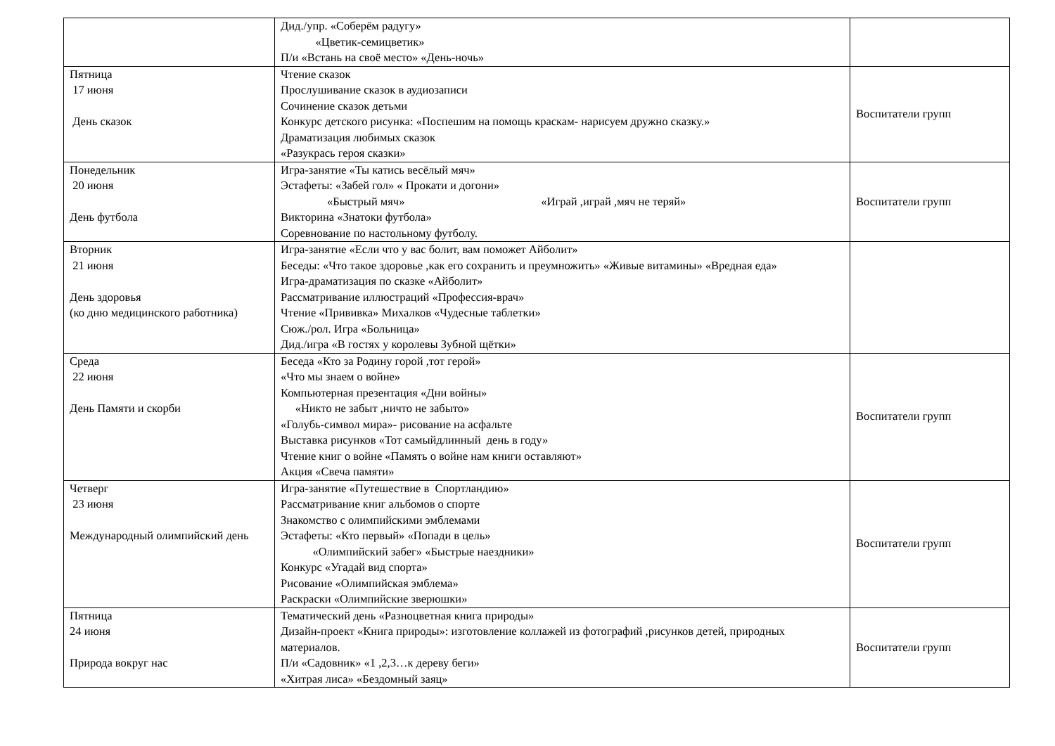| | Дид./упр. «Соберём радугу» «Цветик-семицветик» П/и «Встань на своё место» «День-ночь» | |
| Пятница 17 июня День сказок | Чтение сказок Прослушивание сказок в аудиозаписи Сочинение сказок детьми Конкурс детского рисунка: «Поспешим на помощь краскам- нарисуем дружно сказку.» Драматизация любимых сказок «Разукрась героя сказки» | Воспитатели групп |
| Понедельник 20 июня День футбола | Игра-занятие «Ты катись весёлый мяч» Эстафеты: «Забей гол» « Прокати и догони» «Быстрый мяч» «Играй ,играй ,мяч не теряй» Викторина «Знатоки футбола» Соревнование по настольному футболу. | Воспитатели групп |
| Вторник 21 июня День здоровья (ко дню медицинского работника) | Игра-занятие «Если что у вас болит, вам поможет Айболит» Беседы: «Что такое здоровье ,как его сохранить и преумножить» «Живые витамины» «Вредная еда» Игра-драматизация по сказке «Айболит» Рассматривание иллюстраций «Профессия-врач» Чтение «Прививка» Михалков «Чудесные таблетки» Сюж./рол. Игра «Больница» Дид./игра «В гостях у королевы Зубной щётки» | |
| Среда 22 июня День Памяти и скорби | Беседа «Кто за Родину горой ,тот герой» «Что мы знаем о войне» Компьютерная презентация «Дни войны» «Никто не забыт ,ничто не забыто» «Голубь-символ мира»- рисование на асфальте Выставка рисунков «Тот самыйдлинный день в году» Чтение книг о войне «Память о войне нам книги оставляют» Акция «Свеча памяти» | Воспитатели групп |
| Четверг 23 июня Международный олимпийский день | Игра-занятие «Путешествие в Спортландию» Рассматривание книг альбомов о спорте Знакомство с олимпийскими эмблемами Эстафеты: «Кто первый» «Попади в цель» «Олимпийский забег» «Быстрые наездники» Конкурс «Угадай вид спорта» Рисование «Олимпийская эмблема» Раскраски «Олимпийские зверюшки» | Воспитатели групп |
| Пятница 24 июня Природа вокруг нас | Тематический день «Разноцветная книга природы» Дизайн-проект «Книга природы»: изготовление коллажей из фотографий ,рисунков детей, природных материалов. П/и «Садовник» «1 ,2,3…к дереву беги» «Хитрая лиса» «Бездомный заяц» | Воспитатели групп |